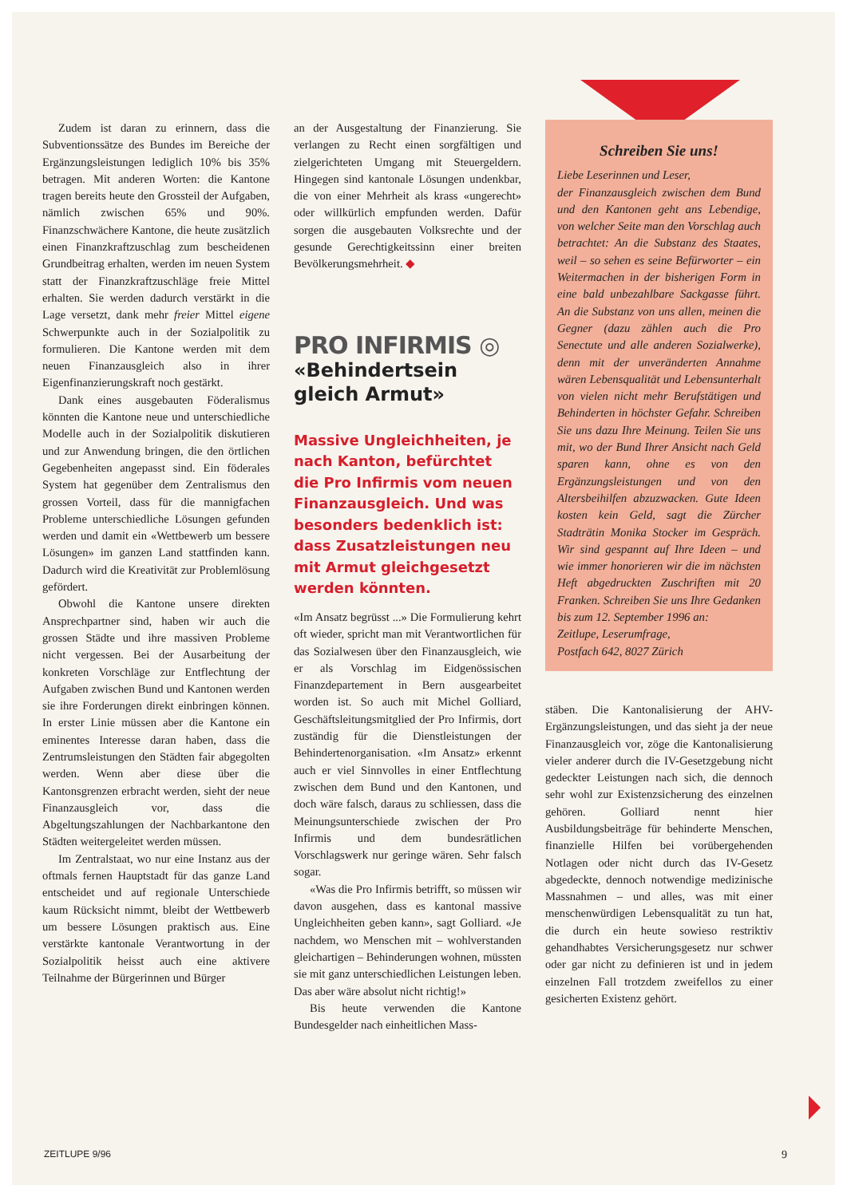Zudem ist daran zu erinnern, dass die Subventionssätze des Bundes im Bereiche der Ergänzungsleistungen lediglich 10% bis 35% betragen. Mit anderen Worten: die Kantone tragen bereits heute den Grossteil der Aufgaben, nämlich zwischen 65% und 90%. Finanzschwächere Kantone, die heute zusätzlich einen Finanzkraftzuschlag zum bescheidenen Grundbeitrag erhalten, werden im neuen System statt der Finanzkraftzuschläge freie Mittel erhalten. Sie werden dadurch verstärkt in die Lage versetzt, dank mehr freier Mittel eigene Schwerpunkte auch in der Sozialpolitik zu formulieren. Die Kantone werden mit dem neuen Finanzausgleich also in ihrer Eigenfinanzierungskraft noch gestärkt.
Dank eines ausgebauten Föderalismus könnten die Kantone neue und unterschiedliche Modelle auch in der Sozialpolitik diskutieren und zur Anwendung bringen, die den örtlichen Gegebenheiten angepasst sind. Ein föderales System hat gegenüber dem Zentralismus den grossen Vorteil, dass für die mannigfachen Probleme unterschiedliche Lösungen gefunden werden und damit ein «Wettbewerb um bessere Lösungen» im ganzen Land stattfinden kann. Dadurch wird die Kreativität zur Problemlösung gefördert.
Obwohl die Kantone unsere direkten Ansprechpartner sind, haben wir auch die grossen Städte und ihre massiven Probleme nicht vergessen. Bei der Ausarbeitung der konkreten Vorschläge zur Entflechtung der Aufgaben zwischen Bund und Kantonen werden sie ihre Forderungen direkt einbringen können. In erster Linie müssen aber die Kantone ein eminentes Interesse daran haben, dass die Zentrumsleistungen den Städten fair abgegolten werden. Wenn aber diese über die Kantonsgrenzen erbracht werden, sieht der neue Finanzausgleich vor, dass die Abgeltungszahlungen der Nachbarkantone den Städten weitergeleitet werden müssen.
Im Zentralstaat, wo nur eine Instanz aus der oftmals fernen Hauptstadt für das ganze Land entscheidet und auf regionale Unterschiede kaum Rücksicht nimmt, bleibt der Wettbewerb um bessere Lösungen praktisch aus. Eine verstärkte kantonale Verantwortung in der Sozialpolitik heisst auch eine aktivere Teilnahme der Bürgerinnen und Bürger
an der Ausgestaltung der Finanzierung. Sie verlangen zu Recht einen sorgfältigen und zielgerichteten Umgang mit Steuergeldern. Hingegen sind kantonale Lösungen undenkbar, die von einer Mehrheit als krass «ungerecht» oder willkürlich empfunden werden. Dafür sorgen die ausgebauten Volksrechte und der gesunde Gerechtigkeitssinn einer breiten Bevölkerungsmehrheit. ◆
PRO INFIRMIS ◎
«Behindertsein gleich Armut»
Massive Ungleichheiten, je nach Kanton, befürchtet die Pro Infirmis vom neuen Finanzausgleich. Und was besonders bedenklich ist: dass Zusatzleistungen neu mit Armut gleichgesetzt werden könnten.
«Im Ansatz begrüsst ...» Die Formulierung kehrt oft wieder, spricht man mit Verantwortlichen für das Sozialwesen über den Finanzausgleich, wie er als Vorschlag im Eidgenössischen Finanzdepartement in Bern ausgearbeitet worden ist. So auch mit Michel Golliard, Geschäftsleitungsmitglied der Pro Infirmis, dort zuständig für die Dienstleistungen der Behindertenorganisation. «Im Ansatz» erkennt auch er viel Sinnvolles in einer Entflechtung zwischen dem Bund und den Kantonen, und doch wäre falsch, daraus zu schliessen, dass die Meinungsunterschiede zwischen der Pro Infirmis und dem bundesrätlichen Vorschlagswerk nur geringe wären. Sehr falsch sogar.
«Was die Pro Infirmis betrifft, so müssen wir davon ausgehen, dass es kantonal massive Ungleichheiten geben kann», sagt Golliard. «Je nachdem, wo Menschen mit – wohlverstanden gleichartigen – Behinderungen wohnen, müssten sie mit ganz unterschiedlichen Leistungen leben. Das aber wäre absolut nicht richtig!»
Bis heute verwenden die Kantone Bundesgelder nach einheitlichen Mass-
Schreiben Sie uns!
Liebe Leserinnen und Leser,
der Finanzausgleich zwischen dem Bund und den Kantonen geht ans Lebendige, von welcher Seite man den Vorschlag auch betrachtet: An die Substanz des Staates, weil – so sehen es seine Befürworter – ein Weitermachen in der bisherigen Form in eine bald unbezahlbare Sackgasse führt. An die Substanz von uns allen, meinen die Gegner (dazu zählen auch die Pro Senectute und alle anderen Sozialwerke), denn mit der unveränderten Annahme wären Lebensqualität und Lebensunterhalt von vielen nicht mehr Berufstätigen und Behinderten in höchster Gefahr. Schreiben Sie uns dazu Ihre Meinung. Teilen Sie uns mit, wo der Bund Ihrer Ansicht nach Geld sparen kann, ohne es von den Ergänzungsleistungen und von den Altersbeihilfen abzuzwacken. Gute Ideen kosten kein Geld, sagt die Zürcher Stadträtin Monika Stocker im Gespräch. Wir sind gespannt auf Ihre Ideen – und wie immer honorieren wir die im nächsten Heft abgedruckten Zuschriften mit 20 Franken. Schreiben Sie uns Ihre Gedanken bis zum 12. September 1996 an:
Zeitlupe, Leserumfrage,
Postfach 642, 8027 Zürich
stäben. Die Kantonalisierung der AHV-Ergänzungsleistungen, und das sieht ja der neue Finanzausgleich vor, zöge die Kantonalisierung vieler anderer durch die IV-Gesetzgebung nicht gedeckter Leistungen nach sich, die dennoch sehr wohl zur Existenzsicherung des einzelnen gehören. Golliard nennt hier Ausbildungsbeiträge für behinderte Menschen, finanzielle Hilfen bei vorübergehenden Notlagen oder nicht durch das IV-Gesetz abgedeckte, dennoch notwendige medizinische Massnahmen – und alles, was mit einer menschenwürdigen Lebensqualität zu tun hat, die durch ein heute sowieso restriktiv gehandhabtes Versicherungsgesetz nur schwer oder gar nicht zu definieren ist und in jedem einzelnen Fall trotzdem zweifellos zu einer gesicherten Existenz gehört.
ZEITLUPE 9/96 9